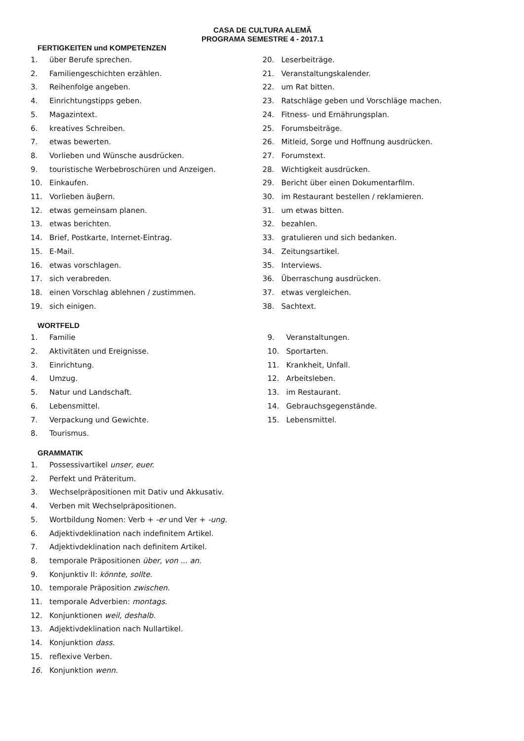CASA DE CULTURA ALEMÃ
PROGRAMA SEMESTRE 4 - 2017.1
FERTIGKEITEN und KOMPETENZEN
1. über Berufe sprechen.
2. Familiengeschichten erzählen.
3. Reihenfolge angeben.
4. Einrichtungstipps geben.
5. Magazintext.
6. kreatives Schreiben.
7. etwas bewerten.
8. Vorlieben und Wünsche ausdrücken.
9. touristische Werbebroschüren und Anzeigen.
10. Einkaufen.
11. Vorlieben äuβern.
12. etwas gemeinsam planen.
13. etwas berichten.
14. Brief, Postkarte, Internet-Eintrag.
15. E-Mail.
16. etwas vorschlagen.
17. sich verabreden.
18. einen Vorschlag ablehnen / zustimmen.
19. sich einigen.
20. Leserbeiträge.
21. Veranstaltungskalender.
22. um Rat bitten.
23. Ratschläge geben und Vorschläge machen.
24. Fitness- und Ernährungsplan.
25. Forumsbeiträge.
26. Mitleid, Sorge und Hoffnung ausdrücken.
27. Forumstext.
28. Wichtigkeit ausdrücken.
29. Bericht über einen Dokumentarfilm.
30. im Restaurant bestellen / reklamieren.
31. um etwas bitten.
32. bezahlen.
33. gratulieren und sich bedanken.
34. Zeitungsartikel.
35. Interviews.
36. Überraschung ausdrücken.
37. etwas vergleichen.
38. Sachtext.
WORTFELD
1. Familie
2. Aktivitäten und Ereignisse.
3. Einrichtung.
4. Umzug.
5. Natur und Landschaft.
6. Lebensmittel.
7. Verpackung und Gewichte.
8. Tourismus.
9. Veranstaltungen.
10. Sportarten.
11. Krankheit, Unfall.
12. Arbeitsleben.
13. im Restaurant.
14. Gebrauchsgegenstände.
15. Lebensmittel.
GRAMMATIK
1. Possessivartikel unser, euer.
2. Perfekt und Präteritum.
3. Wechselpräpositionen mit Dativ und Akkusativ.
4. Verben mit Wechselpräpositionen.
5. Wortbildung Nomen: Verb + -er und Ver + -ung.
6. Adjektivdeklination nach indefinitem Artikel.
7. Adjektivdeklination nach definitem Artikel.
8. temporale Präpositionen über, von ... an.
9. Konjunktiv II: könnte, sollte.
10. temporale Präposition zwischen.
11. temporale Adverbien: montags.
12. Konjunktionen weil, deshalb.
13. Adjektivdeklination nach Nullartikel.
14. Konjunktion dass.
15. reflexive Verben.
16. Konjunktion wenn.